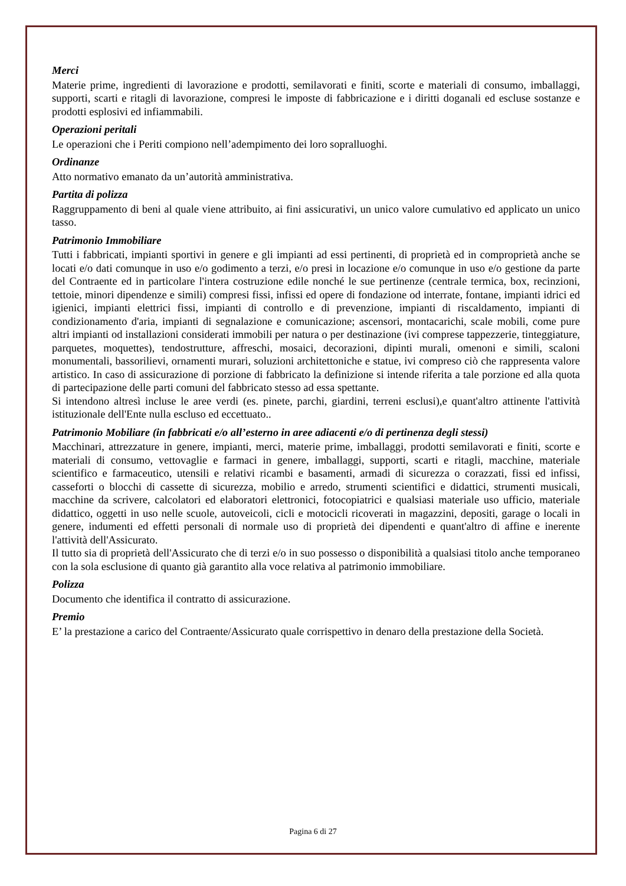Merci
Materie prime, ingredienti di lavorazione e prodotti, semilavorati e finiti, scorte e materiali di consumo, imballaggi, supporti, scarti e ritagli di lavorazione, compresi le imposte di fabbricazione e i diritti doganali ed escluse sostanze e prodotti esplosivi ed infiammabili.
Operazioni peritali
Le operazioni che i Periti compiono nell’adempimento dei loro sopralluoghi.
Ordinanze
Atto normativo emanato da un’autorità amministrativa.
Partita di polizza
Raggruppamento di beni al quale viene attribuito, ai fini assicurativi, un unico valore cumulativo ed applicato un unico tasso.
Patrimonio Immobiliare
Tutti i fabbricati, impianti sportivi in genere e gli impianti ad essi pertinenti, di proprietà ed in comproprietà anche se locati e/o dati comunque in uso e/o godimento a terzi, e/o presi in locazione e/o comunque in uso e/o gestione da parte del Contraente ed in particolare l'intera costruzione edile nonché le sue pertinenze (centrale termica, box, recinzioni, tettoie, minori dipendenze e simili) compresi fissi, infissi ed opere di fondazione od interrate, fontane, impianti idrici ed igienici, impianti elettrici fissi, impianti di controllo e di prevenzione, impianti di riscaldamento, impianti di condizionamento d'aria, impianti di segnalazione e comunicazione; ascensori, montacarichi, scale mobili, come pure altri impianti od installazioni considerati immobili per natura o per destinazione (ivi comprese tappezzerie, tinteggiature, parquetes, moquettes), tendostrutture, affreschi, mosaici, decorazioni, dipinti murali, omenoni e simili, scaloni monumentali, bassorilievi, ornamenti murari, soluzioni architettoniche e statue, ivi compreso ciò che rappresenta valore artistico. In caso di assicurazione di porzione di fabbricato la definizione si intende riferita a tale porzione ed alla quota di partecipazione delle parti comuni del fabbricato stesso ad essa spettante.
Si intendono altresì incluse le aree verdi (es. pinete, parchi, giardini, terreni esclusi),e quant'altro attinente l'attività istituzionale dell'Ente nulla escluso ed eccettuato..
Patrimonio Mobiliare (in fabbricati e/o all’esterno in aree adiacenti e/o di pertinenza degli stessi)
Macchinari, attrezzature in genere, impianti, merci, materie prime, imballaggi, prodotti semilavorati e finiti, scorte e materiali di consumo, vettovaglie e farmaci in genere, imballaggi, supporti, scarti e ritagli, macchine, materiale scientifico e farmaceutico, utensili e relativi ricambi e basamenti, armadi di sicurezza o corazzati, fissi ed infissi, casseforti o blocchi di cassette di sicurezza, mobilio e arredo, strumenti scientifici e didattici, strumenti musicali, macchine da scrivere, calcolatori ed elaboratori elettronici, fotocopiatrici e qualsiasi materiale uso ufficio, materiale didattico, oggetti in uso nelle scuole, autoveicoli, cicli e motocicli ricoverati in magazzini, depositi, garage o locali in genere, indumenti ed effetti personali di normale uso di proprietà dei dipendenti e quant'altro di affine e inerente l'attività dell'Assicurato.
Il tutto sia di proprietà dell'Assicurato che di terzi e/o in suo possesso o disponibilità a qualsiasi titolo anche temporaneo con la sola esclusione di quanto già garantito alla voce relativa al patrimonio immobiliare.
Polizza
Documento che identifica il contratto di assicurazione.
Premio
E’ la prestazione a carico del Contraente/Assicurato quale corrispettivo in denaro della prestazione della Società.
Pagina 6 di 27